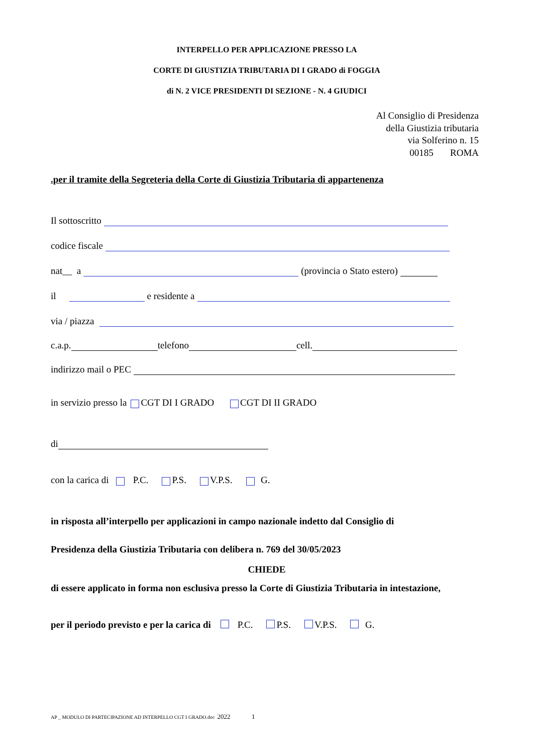INTERPELLO PER APPLICAZIONE PRESSO LA
CORTE DI GIUSTIZIA TRIBUTARIA DI I GRADO di FOGGIA
di N. 2 VICE PRESIDENTI DI SEZIONE - N. 4 GIUDICI
Al Consiglio di Presidenza
della Giustizia tributaria
via Solferino n. 15
00185 ROMA
.per il tramite della Segreteria della Corte di Giustizia Tributaria di appartenenza
Il sottoscritto
codice fiscale
nat__ a (provincia o Stato estero)
il e residente a
via / piazza
c.a.p. telefono cell.
indirizzo mail o PEC
in servizio presso la CGT DI I GRADO CGT DI II GRADO
di
con la carica di P.C. P.S. V.P.S. G.
in risposta all’interpello per applicazioni in campo nazionale indetto dal Consiglio di
Presidenza della Giustizia Tributaria con delibera n. 769 del 30/05/2023
CHIEDE
di essere applicato in forma non esclusiva presso la Corte di Giustizia Tributaria in intestazione,
per il periodo previsto e per la carica di P.C. P.S. V.P.S. G.
AP _ MODULO DI PARTECIPAZIONE AD INTERPELLO CGT I GRADO.doc 2022 1